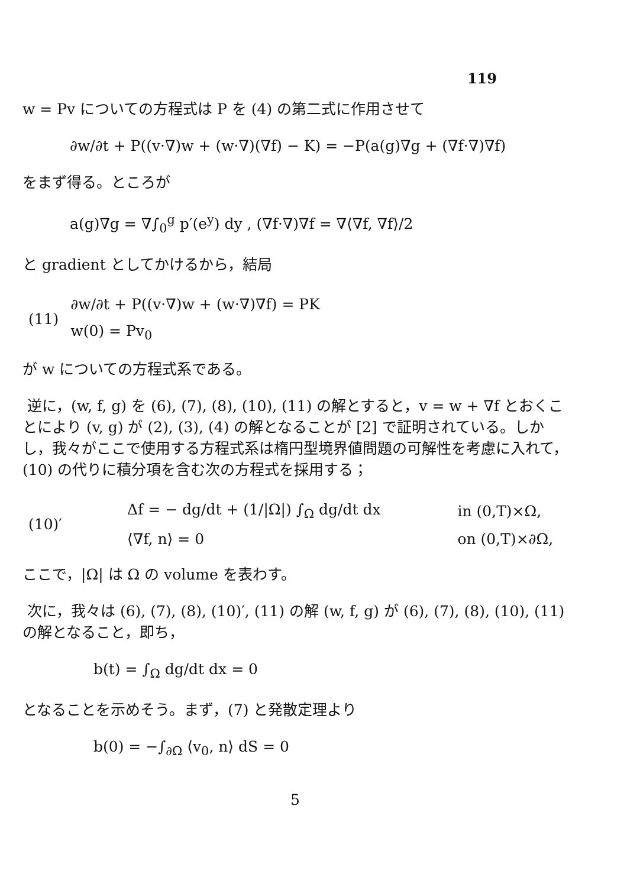119
w = Pv についての方程式は P を (4) の第二式に作用させて
∂w/∂t + P((v·∇)w + (w·∇)(∇f) − K) = −P(a(g)∇g + (∇f·∇)∇f)
をまず得る。ところが
a(g)∇g = ∇∫<sub>0</sub><sup>g</sup> p′(e<sup>y</sup>) dy , (∇f·∇)∇f = ∇⟨∇f, ∇f⟩/2
と gradient としてかけるから，結局
| (11) | ∂w/∂t + P((v·∇)w + (w·∇)∇f) = PK |
| | w(0) = Pv<sub>0</sub> |
が w についての方程式系である。
逆に，(w, f, g) を (6), (7), (8), (10), (11) の解とすると，v = w + ∇f とおくことにより (v, g) が (2), (3), (4) の解となることが [2] で証明されている。しかし，我々がここで使用する方程式系は楕円型境界値問題の可解性を考慮に入れて，(10) の代りに積分項を含む次の方程式を採用する；
| (10)′ | Δf = − dg/dt + (1//Ω/) ∫<sub>Ω</sub> dg/dt dx | in (0,T)×Ω, |
| | ⟨∇f, n⟩ = 0 | on (0,T)×∂Ω, |
ここで，|Ω| は Ω の volume を表わす。
次に，我々は (6), (7), (8), (10)′, (11) の解 (w, f, g) が (6), (7), (8), (10), (11) の解となること，即ち，
b(t) = ∫<sub>Ω</sub> dg/dt dx = 0
となることを示めそう。まず，(7) と発散定理より
b(0) = −∫<sub>∂Ω</sub> ⟨v<sub>0</sub>, n⟩ dS = 0
5